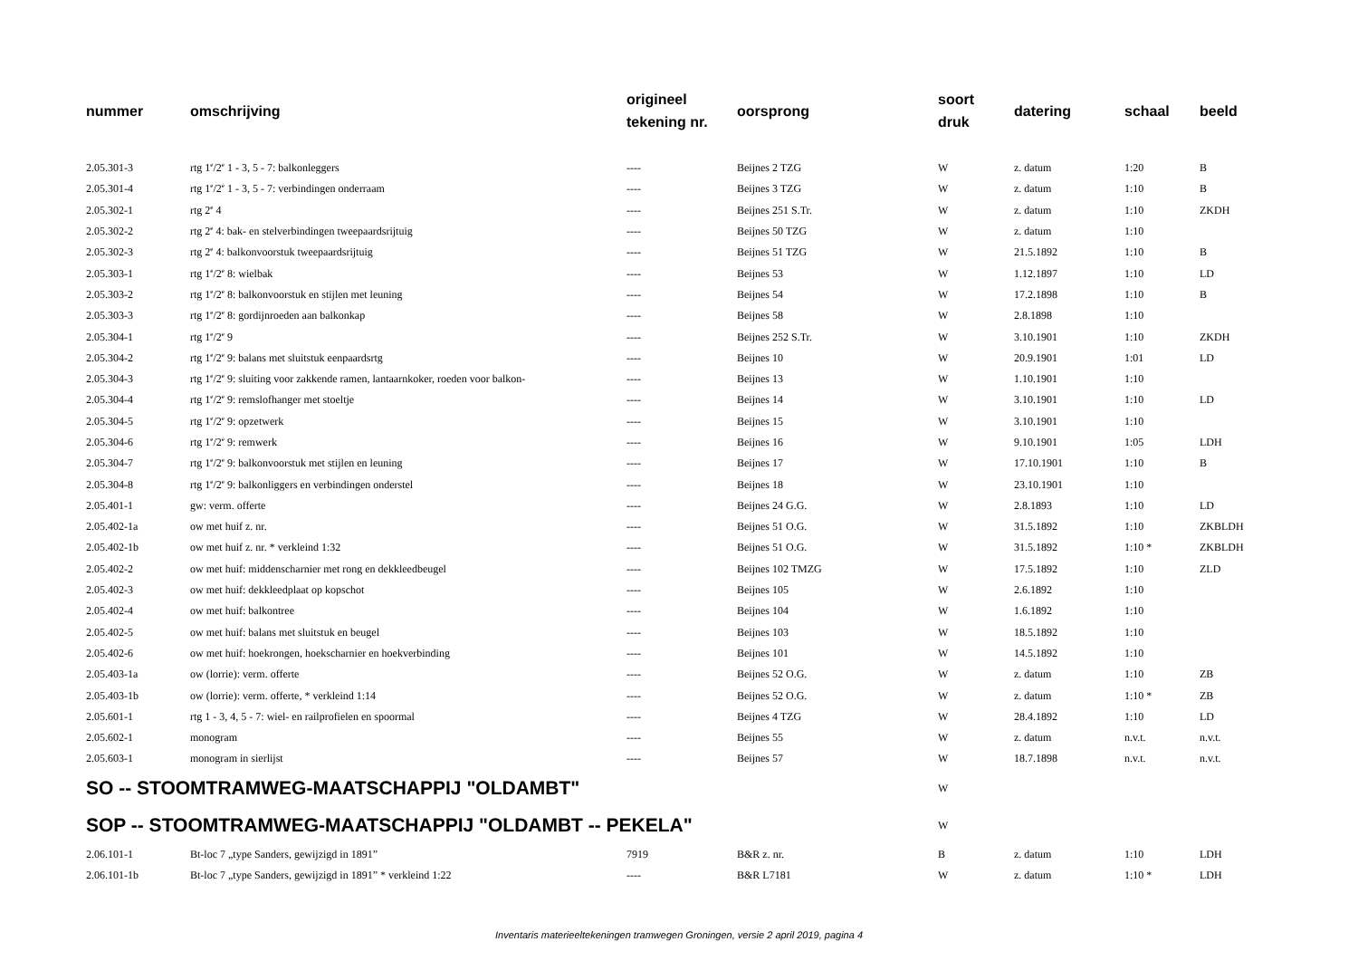| nummer | omschrijving | origineel tekening nr. | oorsprong | soort druk | datering | schaal | beeld |
| --- | --- | --- | --- | --- | --- | --- | --- |
| 2.05.301-3 | rtg 1<sup>e</sup>/2<sup>e</sup> 1 - 3, 5 - 7: balkonleggers | ---- | Beijnes 2 TZG | W | z. datum | 1:20 | B |
| 2.05.301-4 | rtg 1<sup>e</sup>/2<sup>e</sup> 1 - 3, 5 - 7: verbindingen onderraam | ---- | Beijnes 3 TZG | W | z. datum | 1:10 | B |
| 2.05.302-1 | rtg 2<sup>e</sup> 4 | ---- | Beijnes 251 S.Tr. | W | z. datum | 1:10 | ZKDH |
| 2.05.302-2 | rtg 2<sup>e</sup> 4: bak- en stelverbindingen tweepaardsrijtuig | ---- | Beijnes 50 TZG | W | z. datum | 1:10 | |
| 2.05.302-3 | rtg 2<sup>e</sup> 4: balkonvoorstuk tweepaardsrijtuig | ---- | Beijnes 51 TZG | W | 21.5.1892 | 1:10 | B |
| 2.05.303-1 | rtg 1<sup>e</sup>/2<sup>e</sup> 8: wielbak | ---- | Beijnes 53 | W | 1.12.1897 | 1:10 | LD |
| 2.05.303-2 | rtg 1<sup>e</sup>/2<sup>e</sup> 8: balkonvoorstuk en stijlen met leuning | ---- | Beijnes 54 | W | 17.2.1898 | 1:10 | B |
| 2.05.303-3 | rtg 1<sup>e</sup>/2<sup>e</sup> 8: gordijnroeden aan balkonkap | ---- | Beijnes 58 | W | 2.8.1898 | 1:10 | |
| 2.05.304-1 | rtg 1<sup>e</sup>/2<sup>e</sup> 9 | ---- | Beijnes 252 S.Tr. | W | 3.10.1901 | 1:10 | ZKDH |
| 2.05.304-2 | rtg 1<sup>e</sup>/2<sup>e</sup> 9: balans met sluitstuk eenpaardsrtg | ---- | Beijnes 10 | W | 20.9.1901 | 1:01 | LD |
| 2.05.304-3 | rtg 1<sup>e</sup>/2<sup>e</sup> 9: sluiting voor zakkende ramen, lantaarnkoker, roeden voor balkon- | ---- | Beijnes 13 | W | 1.10.1901 | 1:10 | |
| 2.05.304-4 | rtg 1<sup>e</sup>/2<sup>e</sup> 9: remslofhanger met stoeltje | ---- | Beijnes 14 | W | 3.10.1901 | 1:10 | LD |
| 2.05.304-5 | rtg 1<sup>e</sup>/2<sup>e</sup> 9: opzetwerk | ---- | Beijnes 15 | W | 3.10.1901 | 1:10 | |
| 2.05.304-6 | rtg 1<sup>e</sup>/2<sup>e</sup> 9: remwerk | ---- | Beijnes 16 | W | 9.10.1901 | 1:05 | LDH |
| 2.05.304-7 | rtg 1<sup>e</sup>/2<sup>e</sup> 9: balkonvoorstuk met stijlen en leuning | ---- | Beijnes 17 | W | 17.10.1901 | 1:10 | B |
| 2.05.304-8 | rtg 1<sup>e</sup>/2<sup>e</sup> 9: balkonliggers en verbindingen onderstel | ---- | Beijnes 18 | W | 23.10.1901 | 1:10 | |
| 2.05.401-1 | gw: verm. offerte | ---- | Beijnes 24 G.G. | W | 2.8.1893 | 1:10 | LD |
| 2.05.402-1a | ow met huif z. nr. | ---- | Beijnes 51 O.G. | W | 31.5.1892 | 1:10 | ZKBLDH |
| 2.05.402-1b | ow met huif z. nr. * verkleind 1:32 | ---- | Beijnes 51 O.G. | W | 31.5.1892 | 1:10 * | ZKBLDH |
| 2.05.402-2 | ow met huif: middenscharnier met rong en dekkleedbeugel | ---- | Beijnes 102 TMZG | W | 17.5.1892 | 1:10 | ZLD |
| 2.05.402-3 | ow met huif: dekkleedplaat op kopschot | ---- | Beijnes 105 | W | 2.6.1892 | 1:10 | |
| 2.05.402-4 | ow met huif: balkontree | ---- | Beijnes 104 | W | 1.6.1892 | 1:10 | |
| 2.05.402-5 | ow met huif: balans met sluitstuk en beugel | ---- | Beijnes 103 | W | 18.5.1892 | 1:10 | |
| 2.05.402-6 | ow met huif: hoekrongen, hoekscharnier en hoekverbinding | ---- | Beijnes 101 | W | 14.5.1892 | 1:10 | |
| 2.05.403-1a | ow (lorrie): verm. offerte | ---- | Beijnes 52 O.G. | W | z. datum | 1:10 | ZB |
| 2.05.403-1b | ow (lorrie): verm. offerte, * verkleind 1:14 | ---- | Beijnes 52 O.G. | W | z. datum | 1:10 * | ZB |
| 2.05.601-1 | rtg 1 - 3, 4, 5 - 7: wiel- en railprofielen en spoormal | ---- | Beijnes 4 TZG | W | 28.4.1892 | 1:10 | LD |
| 2.05.602-1 | monogram | ---- | Beijnes 55 | W | z. datum | n.v.t. | n.v.t. |
| 2.05.603-1 | monogram in sierlijst | ---- | Beijnes 57 | W | 18.7.1898 | n.v.t. | n.v.t. |
| SO -- STOOMTRAMWEG-MAATSCHAPPIJ "OLDAMBT" | | | | W | | | |
| SOP -- STOOMTRAMWEG-MAATSCHAPPIJ "OLDAMBT -- PEKELA" | | | | W | | | |
| 2.06.101-1 | Bt-loc 7 „type Sanders, gewijzigd in 1891” | 7919 | B&R z. nr. | B | z. datum | 1:10 | LDH |
| 2.06.101-1b | Bt-loc 7 „type Sanders, gewijzigd in 1891” * verkleind 1:22 | ---- | B&R L7181 | W | z. datum | 1:10 * | LDH |
Inventaris materieeltekeningen tramwegen Groningen, versie 2 april 2019, pagina 4